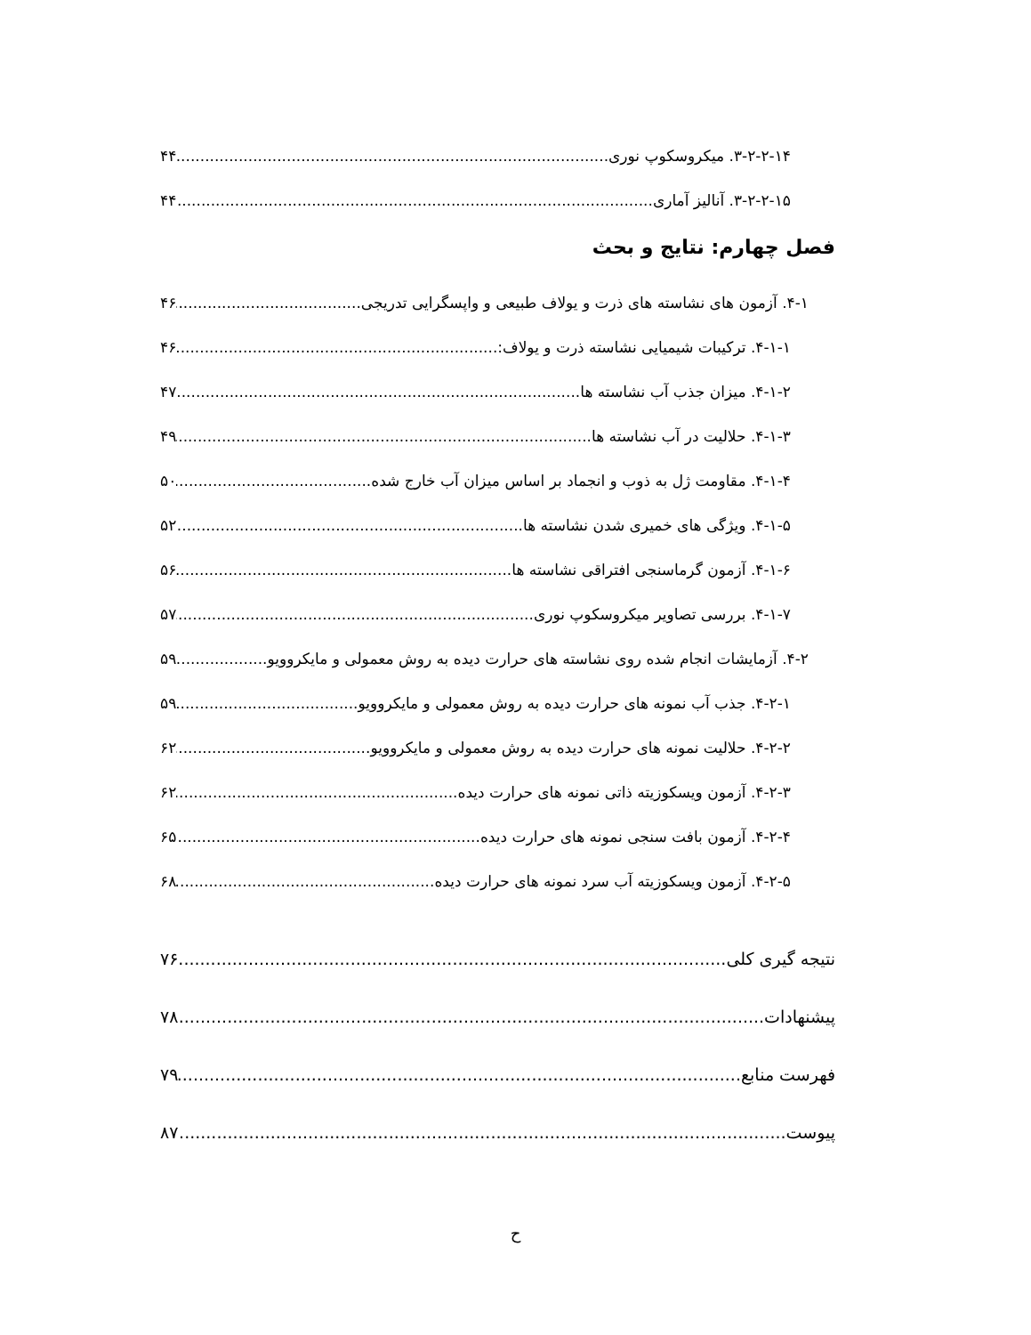۳-۲-۲-۱۴. میکروسکوپ نوری ۴۴
۳-۲-۲-۱۵. آنالیز آماری ۴۴
فصل چهارم: نتایج و بحث
۴-۱. آزمون های نشاسته های ذرت و یولاف طبیعی و واپسگرایی تدریجی ۴۶
۴-۱-۱. ترکیبات شیمیایی نشاسته ذرت و یولاف: ۴۶
۴-۱-۲. میزان جذب آب نشاسته ها ۴۷
۴-۱-۳. حلالیت در آب نشاسته ها ۴۹
۴-۱-۴. مقاومت ژل به ذوب و انجماد بر اساس میزان آب خارج شده ۵۰
۴-۱-۵. ویژگی های خمیری شدن نشاسته ها ۵۲
۴-۱-۶. آزمون گرماسنجی افتراقی نشاسته ها ۵۶
۴-۱-۷. بررسی تصاویر میکروسکوپ نوری ۵۷
۴-۲. آزمایشات انجام شده روی نشاسته های حرارت دیده به روش معمولی و مایکروویو ۵۹
۴-۲-۱. جذب آب نمونه های حرارت دیده به روش معمولی و مایکروویو ۵۹
۴-۲-۲. حلالیت نمونه های حرارت دیده به روش معمولی و مایکروویو ۶۲
۴-۲-۳. آزمون ویسکوزیته ذاتی نمونه های حرارت دیده ۶۲
۴-۲-۴. آزمون بافت سنجی نمونه های حرارت دیده ۶۵
۴-۲-۵. آزمون ویسکوزیته آب سرد نمونه های حرارت دیده ۶۸
نتیجه گیری کلی ۷۶
پیشنهادات ۷۸
فهرست منابع ۷۹
پیوست ۸۷
ح